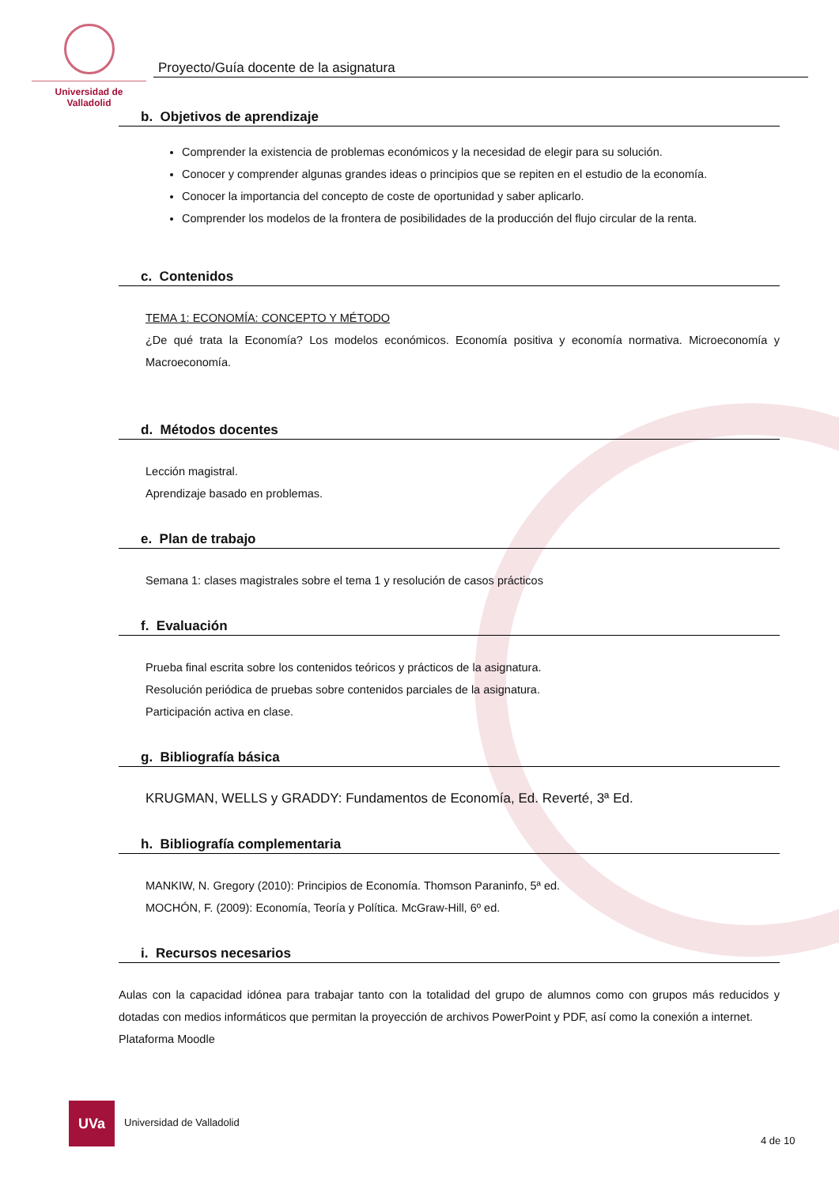Universidad de Valladolid
Proyecto/Guía docente de la asignatura
b. Objetivos de aprendizaje
Comprender la existencia de problemas económicos y la necesidad de elegir para su solución.
Conocer y comprender algunas grandes ideas o principios que se repiten en el estudio de la economía.
Conocer la importancia del concepto de coste de oportunidad y saber aplicarlo.
Comprender los modelos de la frontera de posibilidades de la producción del flujo circular de la renta.
c. Contenidos
TEMA 1: ECONOMÍA: CONCEPTO Y MÉTODO
¿De qué trata la Economía? Los modelos económicos. Economía positiva y economía normativa. Microeconomía y Macroeconomía.
d. Métodos docentes
Lección magistral.
Aprendizaje basado en problemas.
e. Plan de trabajo
Semana 1: clases magistrales sobre el tema 1 y resolución de casos prácticos
f. Evaluación
Prueba final escrita sobre los contenidos teóricos y prácticos de la asignatura.
Resolución periódica de pruebas sobre contenidos parciales de la asignatura.
Participación activa en clase.
g. Bibliografía básica
KRUGMAN, WELLS y GRADDY: Fundamentos de Economía, Ed. Reverté, 3ª Ed.
h. Bibliografía complementaria
MANKIW, N. Gregory (2010): Principios de Economía. Thomson Paraninfo, 5ª ed.
MOCHÓN, F. (2009): Economía, Teoría y Política. McGraw-Hill, 6º ed.
i. Recursos necesarios
Aulas con la capacidad idónea para trabajar tanto con la totalidad del grupo de alumnos como con grupos más reducidos y dotadas con medios informáticos que permitan la proyección de archivos PowerPoint y PDF, así como la conexión a internet.
Plataforma Moodle
UVa
Universidad de Valladolid
4 de 10